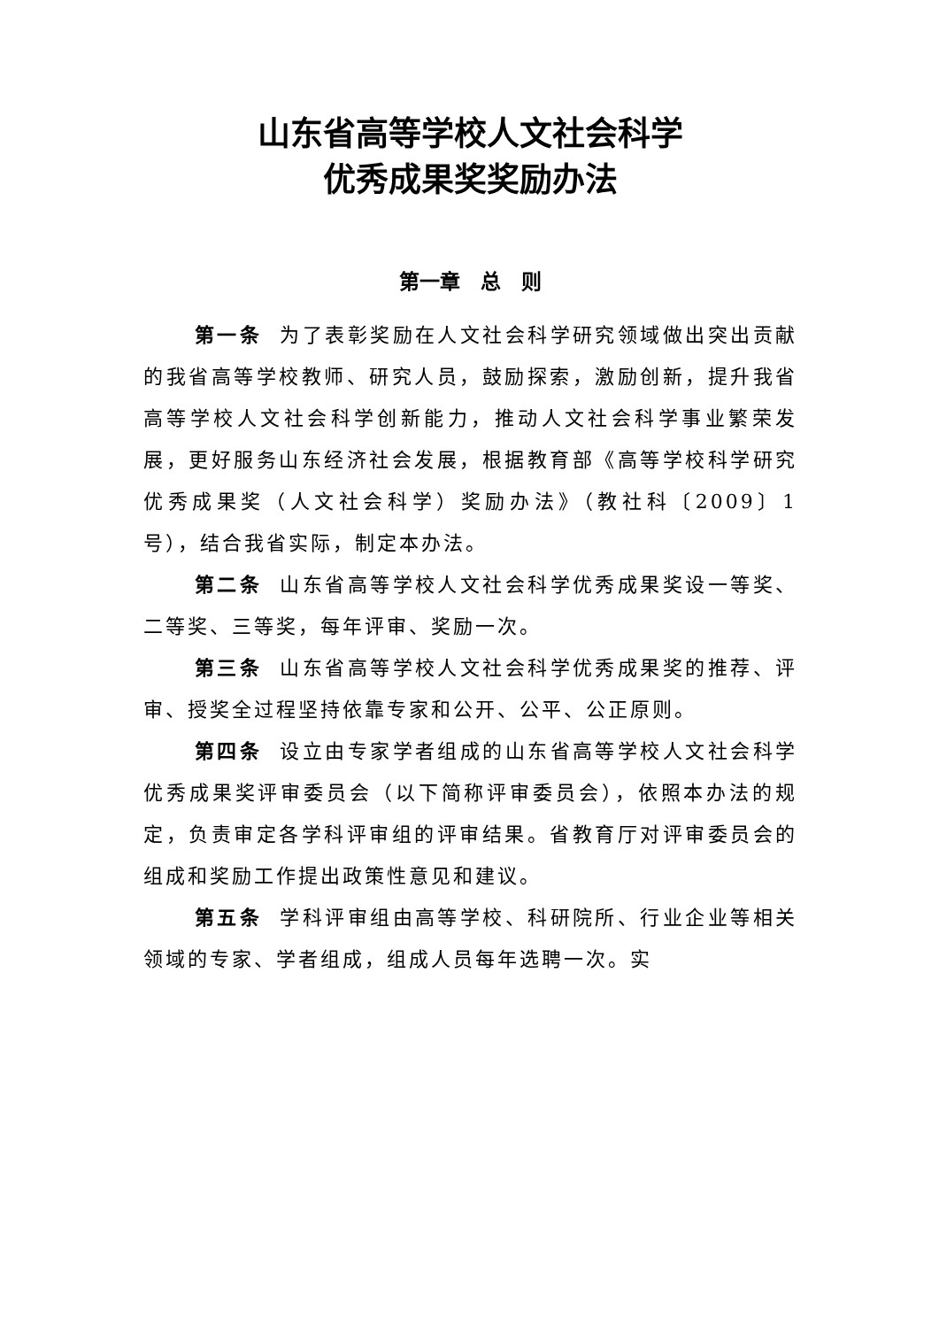山东省高等学校人文社会科学
优秀成果奖奖励办法
第一章　总　则
第一条 为了表彰奖励在人文社会科学研究领域做出突出贡献的我省高等学校教师、研究人员，鼓励探索，激励创新，提升我省高等学校人文社会科学创新能力，推动人文社会科学事业繁荣发展，更好服务山东经济社会发展，根据教育部《高等学校科学研究优秀成果奖（人文社会科学）奖励办法》（教社科〔2009〕1 号），结合我省实际，制定本办法。
第二条 山东省高等学校人文社会科学优秀成果奖设一等奖、二等奖、三等奖，每年评审、奖励一次。
第三条 山东省高等学校人文社会科学优秀成果奖的推荐、评审、授奖全过程坚持依靠专家和公开、公平、公正原则。
第四条 设立由专家学者组成的山东省高等学校人文社会科学优秀成果奖评审委员会（以下简称评审委员会），依照本办法的规定，负责审定各学科评审组的评审结果。省教育厅对评审委员会的组成和奖励工作提出政策性意见和建议。
第五条 学科评审组由高等学校、科研院所、行业企业等相关领域的专家、学者组成，组成人员每年选聘一次。实